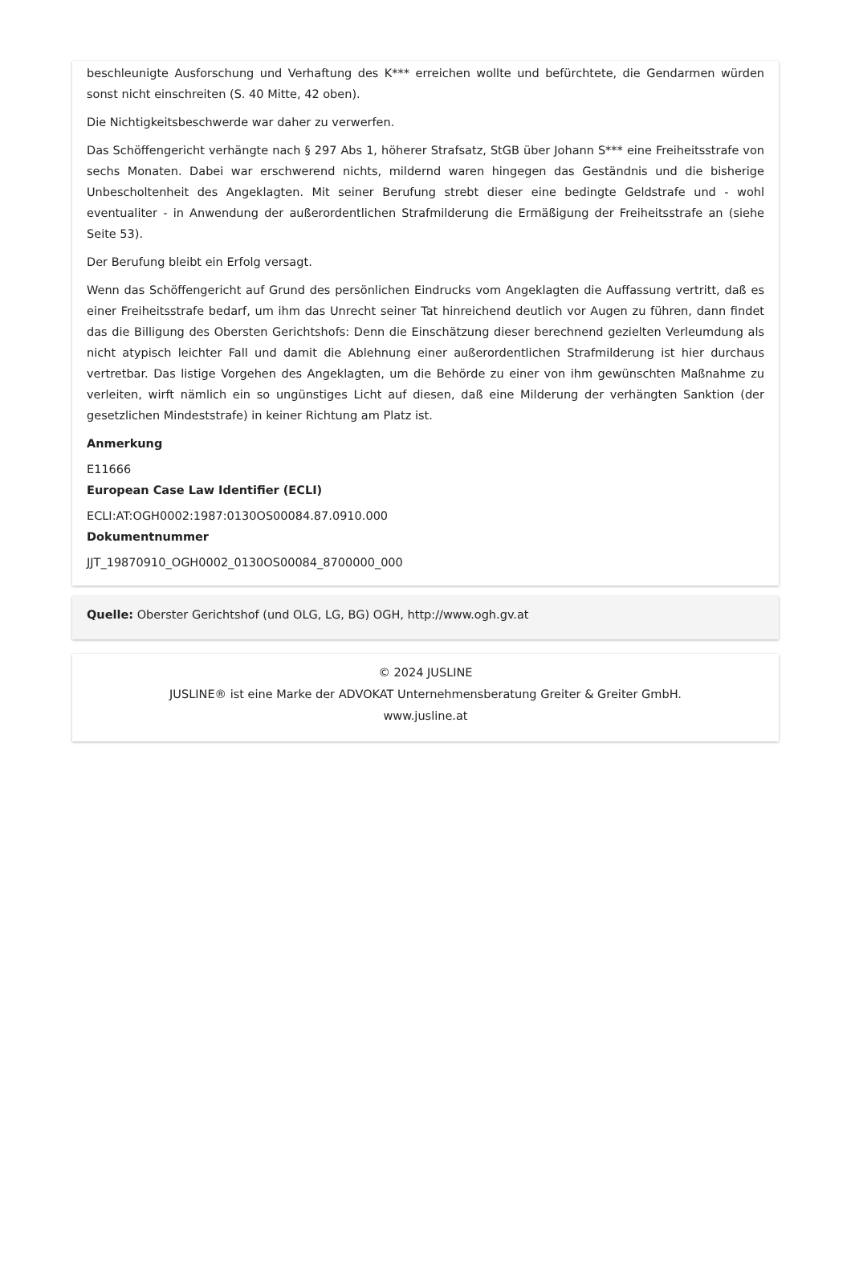beschleunigte Ausforschung und Verhaftung des K*** erreichen wollte und befürchtete, die Gendarmen würden sonst nicht einschreiten (S. 40 Mitte, 42 oben).
Die Nichtigkeitsbeschwerde war daher zu verwerfen.
Das Schöffengericht verhängte nach § 297 Abs 1, höherer Strafsatz, StGB über Johann S*** eine Freiheitsstrafe von sechs Monaten. Dabei war erschwerend nichts, mildernd waren hingegen das Geständnis und die bisherige Unbescholtenheit des Angeklagten. Mit seiner Berufung strebt dieser eine bedingte Geldstrafe und - wohl eventualiter - in Anwendung der außerordentlichen Strafmilderung die Ermäßigung der Freiheitsstrafe an (siehe Seite 53).
Der Berufung bleibt ein Erfolg versagt.
Wenn das Schöffengericht auf Grund des persönlichen Eindrucks vom Angeklagten die Auffassung vertritt, daß es einer Freiheitsstrafe bedarf, um ihm das Unrecht seiner Tat hinreichend deutlich vor Augen zu führen, dann findet das die Billigung des Obersten Gerichtshofs: Denn die Einschätzung dieser berechnend gezielten Verleumdung als nicht atypisch leichter Fall und damit die Ablehnung einer außerordentlichen Strafmilderung ist hier durchaus vertretbar. Das listige Vorgehen des Angeklagten, um die Behörde zu einer von ihm gewünschten Maßnahme zu verleiten, wirft nämlich ein so ungünstiges Licht auf diesen, daß eine Milderung der verhängten Sanktion (der gesetzlichen Mindeststrafe) in keiner Richtung am Platz ist.
Anmerkung
E11666
European Case Law Identifier (ECLI)
ECLI:AT:OGH0002:1987:0130OS00084.87.0910.000
Dokumentnummer
JJT_19870910_OGH0002_0130OS00084_8700000_000
Quelle: Oberster Gerichtshof (und OLG, LG, BG) OGH, http://www.ogh.gv.at
© 2024 JUSLINE
JUSLINE® ist eine Marke der ADVOKAT Unternehmensberatung Greiter & Greiter GmbH.
www.jusline.at